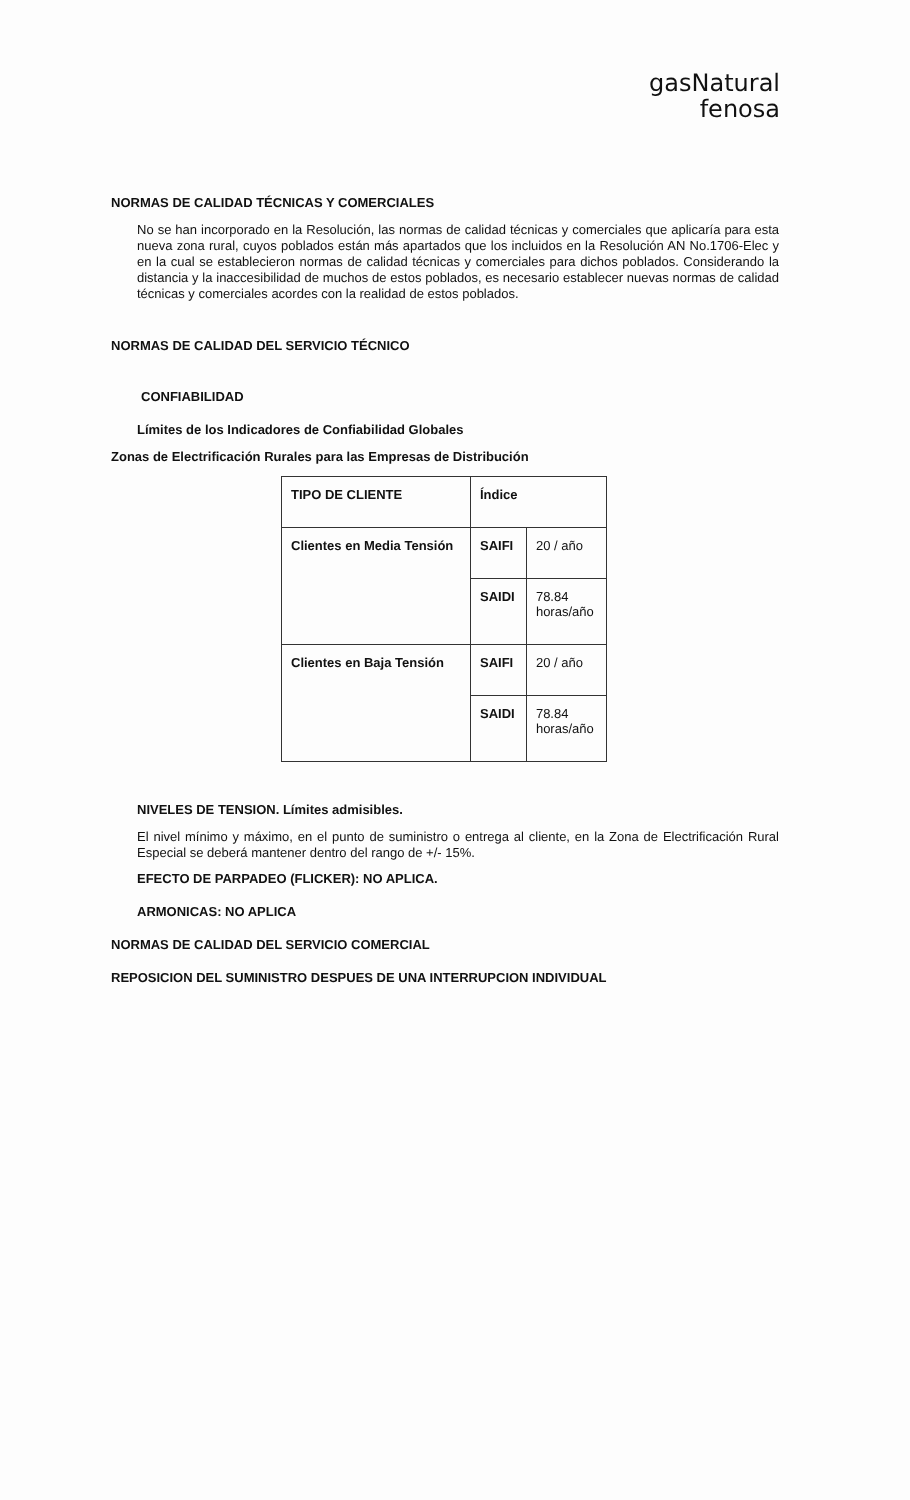gasNatural
fenosa
NORMAS DE CALIDAD TÉCNICAS Y COMERCIALES
No se han incorporado en la Resolución, las normas de calidad técnicas y comerciales que aplicaría para esta nueva zona rural, cuyos poblados están más apartados que los incluidos en la Resolución AN No.1706-Elec y en la cual se establecieron normas de calidad técnicas y comerciales para dichos poblados. Considerando la distancia y la inaccesibilidad de muchos de estos poblados, es necesario establecer nuevas normas de calidad técnicas y comerciales acordes con la realidad de estos poblados.
NORMAS DE CALIDAD DEL SERVICIO TÉCNICO
CONFIABILIDAD
Límites de los Indicadores de Confiabilidad Globales
Zonas de Electrificación Rurales para las Empresas de Distribución
| TIPO DE CLIENTE | Índice | |
| Clientes en Media Tensión | SAIFI | 20 / año |
| | SAIDI | 78.84 horas/año |
| Clientes en Baja Tensión | SAIFI | 20 / año |
| | SAIDI | 78.84 horas/año |
NIVELES DE TENSION. Límites admisibles.
El nivel mínimo y máximo, en el punto de suministro o entrega al cliente, en la Zona de Electrificación Rural Especial se deberá mantener dentro del rango de +/- 15%.
EFECTO DE PARPADEO (FLICKER): NO APLICA.
ARMONICAS: NO APLICA
NORMAS DE CALIDAD DEL SERVICIO COMERCIAL
REPOSICION DEL SUMINISTRO DESPUES DE UNA INTERRUPCION INDIVIDUAL